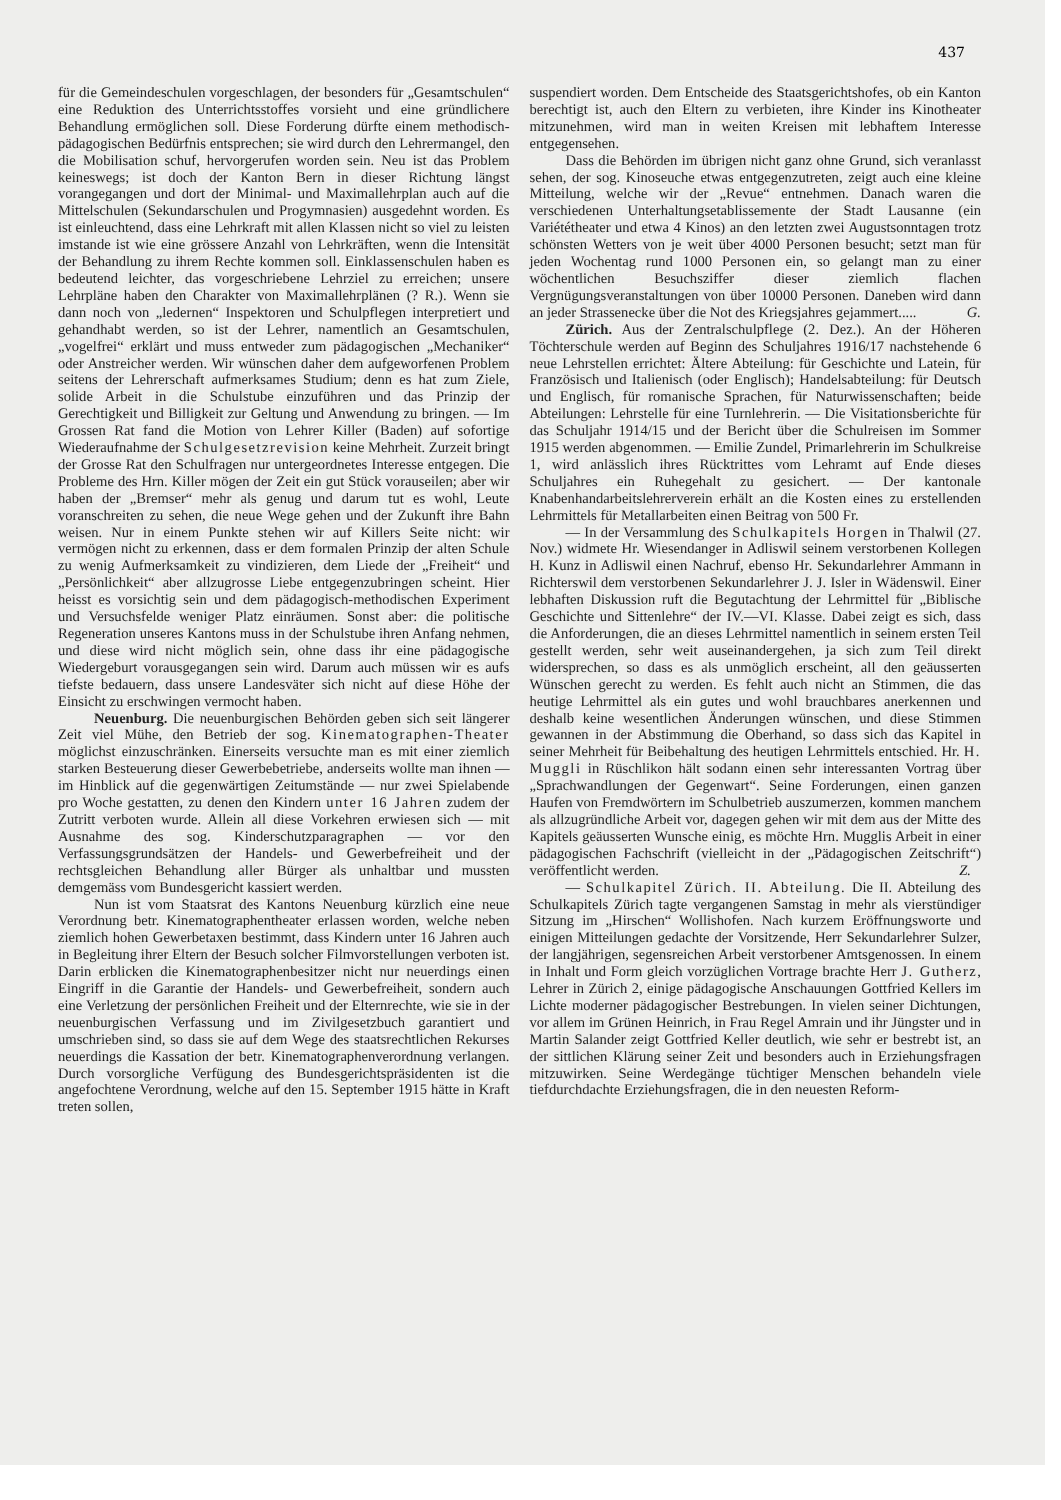437
für die Gemeindeschulen vorgeschlagen, der besonders für „Gesamtschulen“ eine Reduktion des Unterrichtsstoffes vorsieht und eine gründlichere Behandlung ermöglichen soll. Diese Forderung dürfte einem methodisch-pädagogischen Bedürfnis entsprechen; sie wird durch den Lehrermangel, den die Mobilisation schuf, hervorgerufen worden sein. Neu ist das Problem keineswegs; ist doch der Kanton Bern in dieser Richtung längst vorangegangen und dort der Minimal- und Maximallehrplan auch auf die Mittelschulen (Sekundarschulen und Progymnasien) ausgedehnt worden. Es ist einleuchtend, dass eine Lehrkraft mit allen Klassen nicht so viel zu leisten imstande ist wie eine grössere Anzahl von Lehrkräften, wenn die Intensität der Behandlung zu ihrem Rechte kommen soll. Einklassenschulen haben es bedeutend leichter, das vorgeschriebene Lehrziel zu erreichen; unsere Lehrpläne haben den Charakter von Maximallehrplänen (? R.). Wenn sie dann noch von „ledernen“ Inspektoren und Schulpflegen interpretiert und gehandhabt werden, so ist der Lehrer, namentlich an Gesamtschulen, „vogelfrei“ erklärt und muss entweder zum pädagogischen „Mechaniker“ oder Anstreicher werden. Wir wünschen daher dem aufgeworfenen Problem seitens der Lehrerschaft aufmerksames Studium; denn es hat zum Ziele, solide Arbeit in die Schulstube einzuführen und das Prinzip der Gerechtigkeit und Billigkeit zur Geltung und Anwendung zu bringen. — Im Grossen Rat fand die Motion von Lehrer Killer (Baden) auf sofortige Wiederaufnahme der Schulgesetzrevision keine Mehrheit. Zurzeit bringt der Grosse Rat den Schulfragen nur untergeordnetes Interesse entgegen. Die Probleme des Hrn. Killer mögen der Zeit ein gut Stück vorauseilen; aber wir haben der „Bremser“ mehr als genug und darum tut es wohl, Leute voranschreiten zu sehen, die neue Wege gehen und der Zukunft ihre Bahn weisen. Nur in einem Punkte stehen wir auf Killers Seite nicht: wir vermögen nicht zu erkennen, dass er dem formalen Prinzip der alten Schule zu wenig Aufmerksamkeit zu vindizieren, dem Liede der „Freiheit“ und „Persönlichkeit“ aber allzugrosse Liebe entgegenzubringen scheint. Hier heisst es vorsichtig sein und dem pädagogisch-methodischen Experiment und Versuchsfelde weniger Platz einräumen. Sonst aber: die politische Regeneration unseres Kantons muss in der Schulstube ihren Anfang nehmen, und diese wird nicht möglich sein, ohne dass ihr eine pädagogische Wiedergeburt vorausgegangen sein wird. Darum auch müssen wir es aufs tiefste bedauern, dass unsere Landesväter sich nicht auf diese Höhe der Einsicht zu erschwingen vermocht haben.
Neuenburg. Die neuenburgischen Behörden geben sich seit längerer Zeit viel Mühe, den Betrieb der sog. Kinematographen-Theater möglichst einzuschränken. Einerseits versuchte man es mit einer ziemlich starken Besteuerung dieser Gewerbebetriebe, anderseits wollte man ihnen — im Hinblick auf die gegenwärtigen Zeitumstände — nur zwei Spielabende pro Woche gestatten, zu denen den Kindern unter 16 Jahren zudem der Zutritt verboten wurde. Allein all diese Vorkehren erwiesen sich — mit Ausnahme des sog. Kinderschutzparagraphen — vor den Verfassungsgrundsätzen der Handels- und Gewerbefreiheit und der rechtsgleichen Behandlung aller Bürger als unhaltbar und mussten demgemäss vom Bundesgericht kassiert werden.
Nun ist vom Staatsrat des Kantons Neuenburg kürzlich eine neue Verordnung betr. Kinematographentheater erlassen worden, welche neben ziemlich hohen Gewerbetaxen bestimmt, dass Kindern unter 16 Jahren auch in Begleitung ihrer Eltern der Besuch solcher Filmvorstellungen verboten ist. Darin erblicken die Kinematographenbesitzer nicht nur neuerdings einen Eingriff in die Garantie der Handels- und Gewerbefreiheit, sondern auch eine Verletzung der persönlichen Freiheit und der Elternrechte, wie sie in der neuenburgischen Verfassung und im Zivilgesetzbuch garantiert und umschrieben sind, so dass sie auf dem Wege des staatsrechtlichen Rekurses neuerdings die Kassation der betr. Kinematographenverordnung verlangen. Durch vorsorgliche Verfügung des Bundesgerichtspräsidenten ist die angefochtene Verordnung, welche auf den 15. September 1915 hätte in Kraft treten sollen,
suspendiert worden. Dem Entscheide des Staatsgerichtshofes, ob ein Kanton berechtigt ist, auch den Eltern zu verbieten, ihre Kinder ins Kinotheater mitzunehmen, wird man in weiten Kreisen mit lebhaftem Interesse entgegensehen.
Dass die Behörden im übrigen nicht ganz ohne Grund, sich veranlasst sehen, der sog. Kinoseuche etwas entgegenzutreten, zeigt auch eine kleine Mitteilung, welche wir der „Revue“ entnehmen. Danach waren die verschiedenen Unterhaltungsetablissemente der Stadt Lausanne (ein Variététheater und etwa 4 Kinos) an den letzten zwei Augustsonntagen trotz schönsten Wetters von je weit über 4000 Personen besucht; setzt man für jeden Wochentag rund 1000 Personen ein, so gelangt man zu einer wöchentlichen Besuchsziffer dieser ziemlich flachen Vergnügungsveranstaltungen von über 10000 Personen. Daneben wird dann an jeder Strassenecke über die Not des Kriegsjahres gejammert..... G.
Zürich. Aus der Zentralschulpflege (2. Dez.). An der Höheren Töchterschule werden auf Beginn des Schuljahres 1916/17 nachstehende 6 neue Lehrstellen errichtet: Ältere Abteilung: für Geschichte und Latein, für Französisch und Italienisch (oder Englisch); Handelsabteilung: für Deutsch und Englisch, für romanische Sprachen, für Naturwissenschaften; beide Abteilungen: Lehrstelle für eine Turnlehrerin. — Die Visitationsberichte für das Schuljahr 1914/15 und der Bericht über die Schulreisen im Sommer 1915 werden abgenommen. — Emilie Zundel, Primarlehrerin im Schulkreise 1, wird anlässlich ihres Rücktrittes vom Lehramt auf Ende dieses Schuljahres ein Ruhegehalt zu gesichert. — Der kantonale Knabenhandarbeitslehrerverein erhält an die Kosten eines zu erstellenden Lehrmittels für Metallarbeiten einen Beitrag von 500 Fr.
— In der Versammlung des Schulkapitels Horgen in Thalwil (27. Nov.) widmete Hr. Wiesendanger in Adliswil seinem verstorbenen Kollegen H. Kunz in Adliswil einen Nachruf, ebenso Hr. Sekundarlehrer Ammann in Richterswil dem verstorbenen Sekundarlehrer J. J. Isler in Wädenswil. Einer lebhaften Diskussion ruft die Begutachtung der Lehrmittel für „Biblische Geschichte und Sittenlehre“ der IV.—VI. Klasse. Dabei zeigt es sich, dass die Anforderungen, die an dieses Lehrmittel namentlich in seinem ersten Teil gestellt werden, sehr weit auseinandergehen, ja sich zum Teil direkt widersprechen, so dass es als unmöglich erscheint, all den geäusserten Wünschen gerecht zu werden. Es fehlt auch nicht an Stimmen, die das heutige Lehrmittel als ein gutes und wohl brauchbares anerkennen und deshalb keine wesentlichen Änderungen wünschen, und diese Stimmen gewannen in der Abstimmung die Oberhand, so dass sich das Kapitel in seiner Mehrheit für Beibehaltung des heutigen Lehrmittels entschied. Hr. H. Muggli in Rüschlikon hält sodann einen sehr interessanten Vortrag über „Sprachwandlungen der Gegenwart“. Seine Forderungen, einen ganzen Haufen von Fremdwörtern im Schulbetrieb auszumerzen, kommen manchem als allzugründliche Arbeit vor, dagegen gehen wir mit dem aus der Mitte des Kapitels geäusserten Wunsche einig, es möchte Hrn. Mugglis Arbeit in einer pädagogischen Fachschrift (vielleicht in der „Pädagogischen Zeitschrift“) veröffentlicht werden. Z.
— Schulkapitel Zürich. II. Abteilung. Die II. Abteilung des Schulkapitels Zürich tagte vergangenen Samstag in mehr als vierstündiger Sitzung im „Hirschen“ Wollishofen. Nach kurzem Eröffnungsworte und einigen Mitteilungen gedachte der Vorsitzende, Herr Sekundarlehrer Sulzer, der langjährigen, segensreichen Arbeit verstorbener Amtsgenossen. In einem in Inhalt und Form gleich vorzüglichen Vortrage brachte Herr J. Gutherz, Lehrer in Zürich 2, einige pädagogische Anschauungen Gottfried Kellers im Lichte moderner pädagogischer Bestrebungen. In vielen seiner Dichtungen, vor allem im Grünen Heinrich, in Frau Regel Amrain und ihr Jüngster und in Martin Salander zeigt Gottfried Keller deutlich, wie sehr er bestrebt ist, an der sittlichen Klärung seiner Zeit und besonders auch in Erziehungsfragen mitzuwirken. Seine Werdegänge tüchtiger Menschen behandeln viele tiefdurchdachte Erziehungsfragen, die in den neuesten Reform-